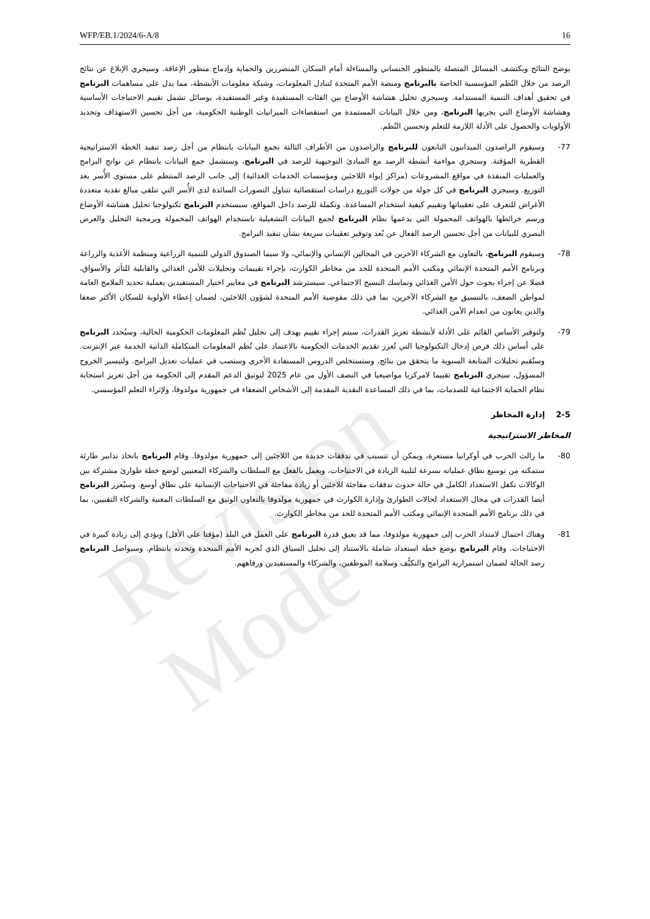Revision Mode
WFP/EB.1/2024/6-A/8 16
يوضح النتائج ويكتشف المسائل المتصلة بالمنظور الجنساني والمساءلة أمام السكان المتضررين والحماية وإدماج منظور الإعاقة. وسيجري الإبلاغ عن نتائج الرصد من خلال النُظم المؤسسية الخاصة بالبرنامج ومنصة الأمم المتحدة لتبادل المعلومات، وشبكة معلومات الأنشطة، مما يدل على مساهمات البرنامج في تحقيق أهداف التنمية المستدامة. وسيجري تحليل هشاشة الأوضاع بين الفئات المستفيدة وغير المستفيدة، بوسائل تشمل تقييم الاحتياجات الأساسية وهشاشة الأوضاع التي يجريها البرنامج، ومن خلال البيانات المستمدة من استقصاءات الميزانيات الوطنية الحكومية، من أجل تحسين الاستهداف وتحديد الأولويات والحصول على الأدلة اللازمة للتعلم وتحسين النُظم.
-77 وسيقوم الراصدون الميدانيون التابعون للبرنامج والراصدون من الأطراف الثالثة بجمع البيانات بانتظام من أجل رصد تنفيذ الخطة الاستراتيجية القطرية المؤقتة. وستجري مواءمة أنشطة الرصد مع المبادئ التوجيهية للرصد في البرنامج، وستشمل جمع البيانات بانتظام عن نواتج البرامج والعمليات المنفذة في مواقع المشروعات (مراكز إيواء اللاجئين ومؤسسات الخدمات الغذائية) إلى جانب الرصد المنتظم على مستوى الأُسر بعد التوزيع. وسيجري البرنامج في كل جولة من جولات التوزيع دراسات استقصائية تتناول التصورات السائدة لدى الأُسر التي تتلقى مبالغ نقدية متعددة الأغراض للتعرف على تعقيباتها وتقييم كيفية استخدام المساعدة. وتكملة للرصد داخل المواقع، سيستخدم البرنامج تكنولوجيا تحليل هشاشة الأوضاع ورسم خرائطها بالهواتف المحمولة التي يدعمها نظام البرنامج لجمع البيانات التشغيلية باستخدام الهواتف المحمولة وبرمجية التحليل والعرض البصري للبيانات من أجل تحسين الرصد الفعال عن بُعد وتوفير تعقيبات سريعة بشأن تنفيذ البرامج.
-78 وسيقوم البرنامج، بالتعاون مع الشركاء الآخرين في المجالين الإنساني والإنمائي، ولا سيما الصندوق الدولي للتنمية الزراعية ومنظمة الأغذية والزراعة وبرنامج الأمم المتحدة الإنمائي ومكتب الأمم المتحدة للحد من مخاطر الكوارث، بإجراء تقييمات وتحليلات للأمن الغذائي والقابلية للتأثر والأسواق، فضلا عن إجراء بحوث حول الأمن الغذائي وتماسك النسيج الاجتماعي. سيسترشد البرنامج في معايير اختيار المستفيدين بعملية تحديد الملامح العامة لمواطن الضعف، بالتنسيق مع الشركاء الآخرين، بما في ذلك مفوضية الأمم المتحدة لشؤون اللاجئين، لضمان إعطاء الأولوية للسكان الأكثر ضعفا والذين يعانون من انعدام الأمن الغذائي.
-79 ولتوفير الأساس القائم على الأدلة لأنشطة تعزيز القدرات، سيتم إجراء تقييم يهدف إلى تحليل نُظم المعلومات الحكومية الحالية، وسيُحدد البرنامج على أساس ذلك فرص إدخال التكنولوجيا التي تُعزز تقديم الخدمات الحكومية بالاعتماد على نُظم المعلومات المتكاملة الذاتية الخدمة عبر الإنترنت. وستُقيم تحليلات المتابعة السنوية ما يتحقق من نتائج، وستستخلص الدروس المستفادة الأخرى وستصب في عمليات تعديل البرامج. ولتيسير الخروج المسؤول، سيجري البرنامج تقييما لامركزيا مواضيعيا في النصف الأول من عام 2025 لتوثيق الدعم المقدم إلى الحكومة من أجل تعزيز استجابة نظام الحماية الاجتماعية للصدمات، بما في ذلك المساعدة النقدية المقدمة إلى الأشخاص الضعفاء في جمهورية مولدوفا، ولإثراء التعلم المؤسسي.
2-5 إدارة المخاطر
المخاطر الاستراتيجية
-80 ما زالت الحرب في أوكرانيا مستعرة، ويمكن أن تتسبب في تدفقات جديدة من اللاجئين إلى جمهورية مولدوفا. وقام البرنامج باتخاذ تدابير طارئة ستمكنه من توسيع نطاق عملياته بسرعة لتلبية الزيادة في الاحتياجات، ويعمل بالفعل مع السلطات والشركاء المعنيين لوضع خطة طوارئ مشتركة بين الوكالات تكفل الاستعداد الكامل في حالة حدوث تدفقات مفاجئة للاجئين أو زيادة مفاجئة في الاحتياجات الإنسانية على نطاق أوسع. وسيُعزز البرنامج أيضا القدرات في مجال الاستعداد لحالات الطوارئ وإدارة الكوارث في جمهورية مولدوفا بالتعاون الوثيق مع السلطات المعنية والشركاء التقنيين، بما في ذلك برنامج الأمم المتحدة الإنمائي ومكتب الأمم المتحدة للحد من مخاطر الكوارث.
-81 وهناك احتمال لامتداد الحرب إلى جمهورية مولدوفا، مما قد يعيق قدرة البرنامج على العمل في البلد (مؤقتا على الأقل) ويؤدي إلى زيادة كبيرة في الاحتياجات. وقام البرنامج بوضع خطة استعداد شاملة بالاستناد إلى تحليل السياق الذي تُجريه الأمم المتحدة وتحدثه بانتظام. وسيواصل البرنامج رصد الحالة لضمان استمرارية البرامج والتكيُّف وسلامة الموظفين، والشركاء والمستفيدين ورفاههم.